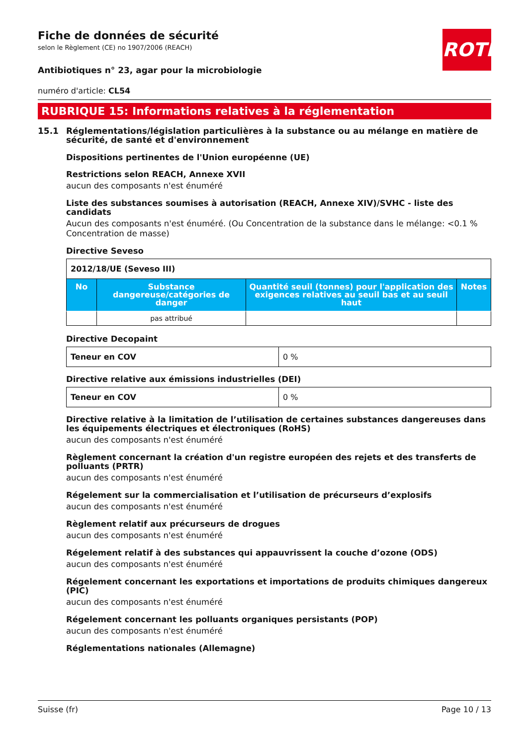ROTH
Fiche de données de sécurité
selon le Règlement (CE) no 1907/2006 (REACH)
Antibiotiques n° 23, agar pour la microbiologie
numéro d'article: CL54
RUBRIQUE 15: Informations relatives à la réglementation
15.1 Réglementations/législation particulières à la substance ou au mélange en matière de sécurité, de santé et d'environnement
Dispositions pertinentes de l'Union européenne (UE)
Restrictions selon REACH, Annexe XVII
aucun des composants n'est énuméré
Liste des substances soumises à autorisation (REACH, Annexe XIV)/SVHC - liste des candidats
Aucun des composants n'est énuméré. (Ou Concentration de la substance dans le mélange: <0.1 % Concentration de masse)
Directive Seveso
| 2012/18/UE (Seveso III) | | | |
| No | Substance dangereuse/catégories de danger | Quantité seuil (tonnes) pour l'application des exigences relatives au seuil bas et au seuil haut | Notes |
| | pas attribué | | |
Directive Decopaint
| Teneur en COV | 0 % |
Directive relative aux émissions industrielles (DEI)
| Teneur en COV | 0 % |
Directive relative à la limitation de l’utilisation de certaines substances dangereuses dans les équipements électriques et électroniques (RoHS)
aucun des composants n'est énuméré
Règlement concernant la création d'un registre européen des rejets et des transferts de polluants (PRTR)
aucun des composants n'est énuméré
Régelement sur la commercialisation et l’utilisation de précurseurs d’explosifs
aucun des composants n'est énuméré
Règlement relatif aux précurseurs de drogues
aucun des composants n'est énuméré
Régelement relatif à des substances qui appauvrissent la couche d’ozone (ODS)
aucun des composants n'est énuméré
Régelement concernant les exportations et importations de produits chimiques dangereux (PIC)
aucun des composants n'est énuméré
Régelement concernant les polluants organiques persistants (POP)
aucun des composants n'est énuméré
Réglementations nationales (Allemagne)
Suisse (fr) Page 10 / 13